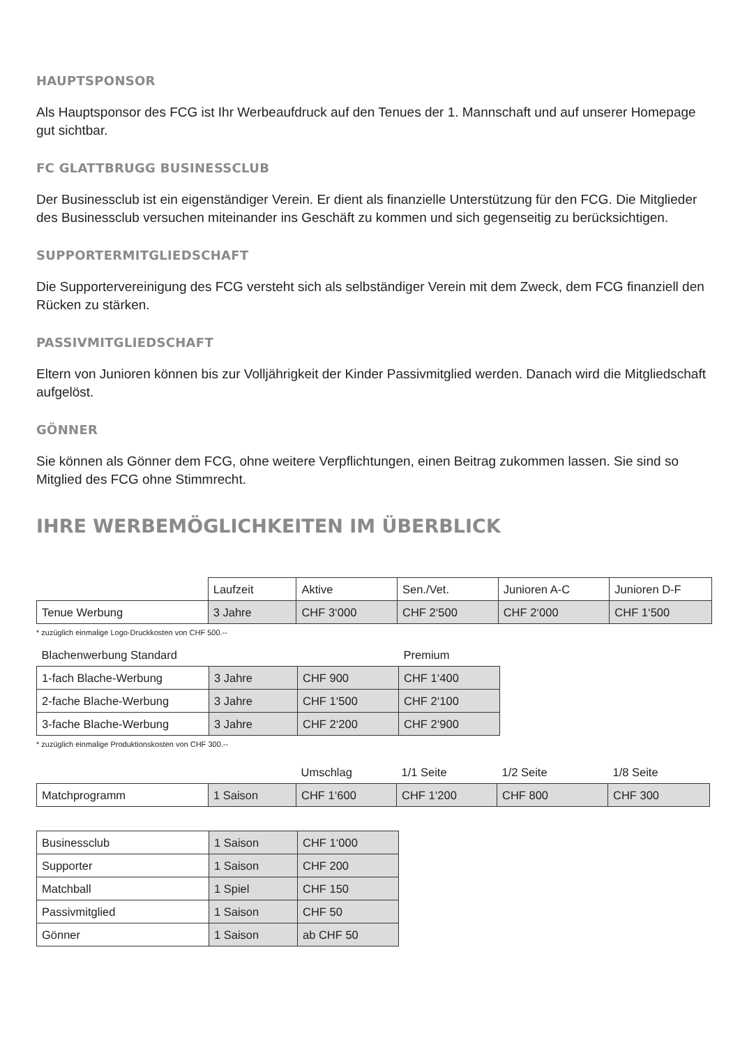HAUPTSPONSOR
Als Hauptsponsor des FCG ist Ihr Werbeaufdruck auf den Tenues der 1. Mannschaft und auf unserer Homepage gut sichtbar.
FC GLATTBRUGG BUSINESSCLUB
Der Businessclub ist ein eigenständiger Verein. Er dient als finanzielle Unterstützung für den FCG. Die Mitglieder des Businessclub versuchen miteinander ins Geschäft zu kommen und sich gegenseitig zu berücksichtigen.
SUPPORTERMITGLIEDSCHAFT
Die Supportervereinigung des FCG versteht sich als selbständiger Verein mit dem Zweck, dem FCG finanziell den Rücken zu stärken.
PASSIVMITGLIEDSCHAFT
Eltern von Junioren können bis zur Volljährigkeit der Kinder Passivmitglied werden. Danach wird die Mitgliedschaft aufgelöst.
GÖNNER
Sie können als Gönner dem FCG, ohne weitere Verpflichtungen, einen Beitrag zukommen lassen. Sie sind so Mitglied des FCG ohne Stimmrecht.
IHRE WERBEMÖGLICHKEITEN IM ÜBERBLICK
| | Laufzeit | Aktive | Sen./Vet. | Junioren A-C | Junioren D-F |
| Tenue Werbung | 3 Jahre | CHF 3‘000 | CHF 2‘500 | CHF 2‘000 | CHF 1‘500 |
* zuzüglich einmalige Logo-Druckkosten von CHF 500.--
| Blachenwerbung Standard | | | Premium |
| 1-fach Blache-Werbung | 3 Jahre | CHF 900 | CHF 1‘400 |
| 2-fache Blache-Werbung | 3 Jahre | CHF 1‘500 | CHF 2‘100 |
| 3-fache Blache-Werbung | 3 Jahre | CHF 2‘200 | CHF 2‘900 |
* zuzüglich einmalige Produktionskosten von CHF 300.--
| | | Umschlag | 1/1 Seite | 1/2 Seite | 1/8 Seite |
| Matchprogramm | 1 Saison | CHF 1‘600 | CHF 1‘200 | CHF 800 | CHF 300 |
| Businessclub | 1 Saison | CHF 1‘000 |
| Supporter | 1 Saison | CHF 200 |
| Matchball | 1 Spiel | CHF 150 |
| Passivmitglied | 1 Saison | CHF 50 |
| Gönner | 1 Saison | ab CHF 50 |